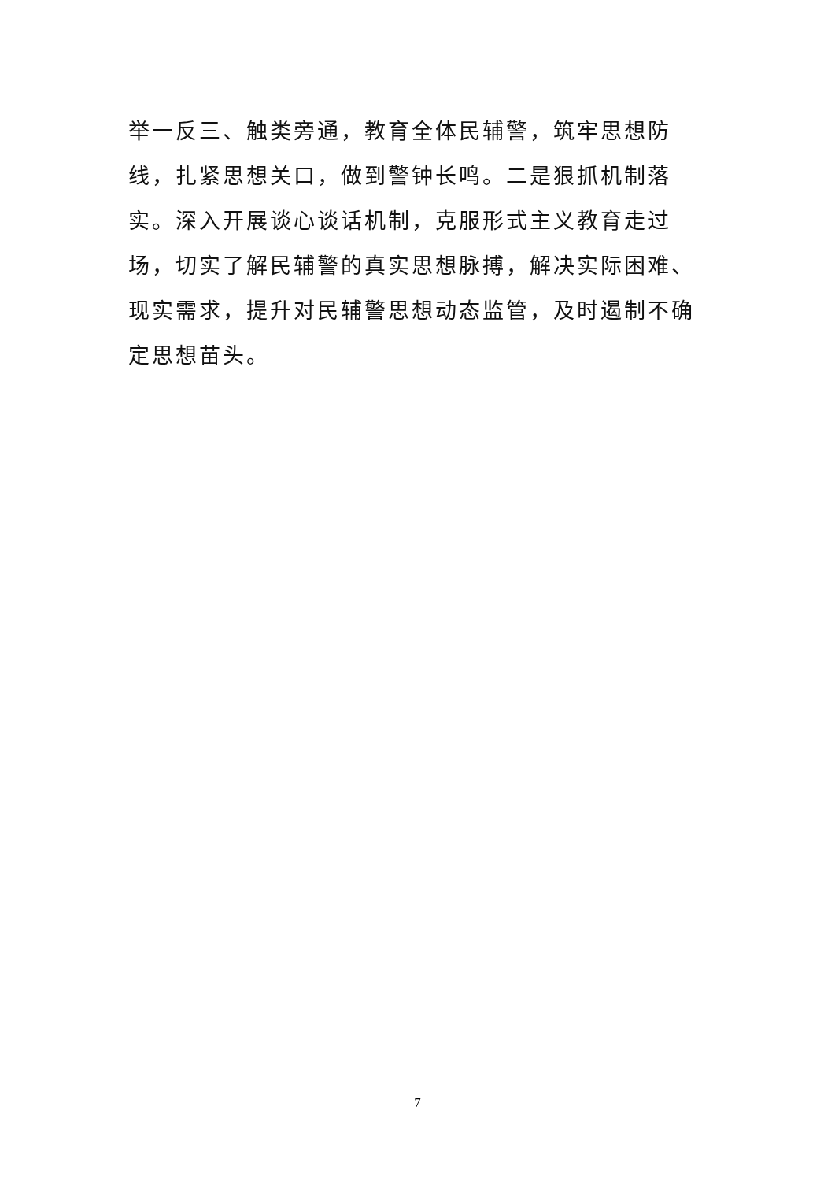举一反三、触类旁通，教育全体民辅警，筑牢思想防线，扎紧思想关口，做到警钟长鸣。二是狠抓机制落实。深入开展谈心谈话机制，克服形式主义教育走过场，切实了解民辅警的真实思想脉搏，解决实际困难、现实需求，提升对民辅警思想动态监管，及时遏制不确定思想苗头。
7